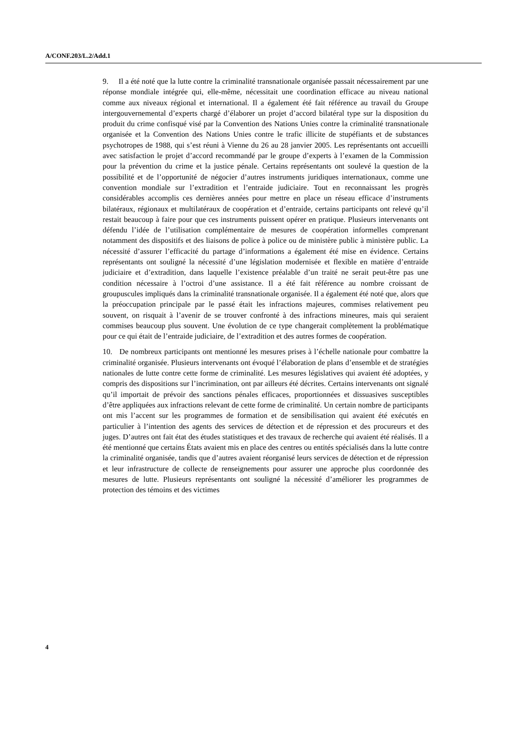A/CONF.203/L.2/Add.1
9. Il a été noté que la lutte contre la criminalité transnationale organisée passait nécessairement par une réponse mondiale intégrée qui, elle-même, nécessitait une coordination efficace au niveau national comme aux niveaux régional et international. Il a également été fait référence au travail du Groupe intergouvernemental d’experts chargé d’élaborer un projet d’accord bilatéral type sur la disposition du produit du crime confisqué visé par la Convention des Nations Unies contre la criminalité transnationale organisée et la Convention des Nations Unies contre le trafic illicite de stupéfiants et de substances psychotropes de 1988, qui s’est réuni à Vienne du 26 au 28 janvier 2005. Les représentants ont accueilli avec satisfaction le projet d’accord recommandé par le groupe d’experts à l’examen de la Commission pour la prévention du crime et la justice pénale. Certains représentants ont soulevé la question de la possibilité et de l’opportunité de négocier d’autres instruments juridiques internationaux, comme une convention mondiale sur l’extradition et l’entraide judiciaire. Tout en reconnaissant les progrès considérables accomplis ces dernières années pour mettre en place un réseau efficace d’instruments bilatéraux, régionaux et multilatéraux de coopération et d’entraide, certains participants ont relevé qu’il restait beaucoup à faire pour que ces instruments puissent opérer en pratique. Plusieurs intervenants ont défendu l’idée de l’utilisation complémentaire de mesures de coopération informelles comprenant notamment des dispositifs et des liaisons de police à police ou de ministère public à ministère public. La nécessité d’assurer l’efficacité du partage d’informations a également été mise en évidence. Certains représentants ont souligné la nécessité d’une législation modernisée et flexible en matière d’entraide judiciaire et d’extradition, dans laquelle l’existence préalable d’un traité ne serait peut-être pas une condition nécessaire à l’octroi d’une assistance. Il a été fait référence au nombre croissant de groupuscules impliqués dans la criminalité transnationale organisée. Il a également été noté que, alors que la préoccupation principale par le passé était les infractions majeures, commises relativement peu souvent, on risquait à l’avenir de se trouver confronté à des infractions mineures, mais qui seraient commises beaucoup plus souvent. Une évolution de ce type changerait complètement la problématique pour ce qui était de l’entraide judiciaire, de l’extradition et des autres formes de coopération.
10. De nombreux participants ont mentionné les mesures prises à l’échelle nationale pour combattre la criminalité organisée. Plusieurs intervenants ont évoqué l’élaboration de plans d’ensemble et de stratégies nationales de lutte contre cette forme de criminalité. Les mesures législatives qui avaient été adoptées, y compris des dispositions sur l’incrimination, ont par ailleurs été décrites. Certains intervenants ont signalé qu’il importait de prévoir des sanctions pénales efficaces, proportionnées et dissuasives susceptibles d’être appliquées aux infractions relevant de cette forme de criminalité. Un certain nombre de participants ont mis l’accent sur les programmes de formation et de sensibilisation qui avaient été exécutés en particulier à l’intention des agents des services de détection et de répression et des procureurs et des juges. D’autres ont fait état des études statistiques et des travaux de recherche qui avaient été réalisés. Il a été mentionné que certains États avaient mis en place des centres ou entités spécialisés dans la lutte contre la criminalité organisée, tandis que d’autres avaient réorganisé leurs services de détection et de répression et leur infrastructure de collecte de renseignements pour assurer une approche plus coordonnée des mesures de lutte. Plusieurs représentants ont souligné la nécessité d’améliorer les programmes de protection des témoins et des victimes
4